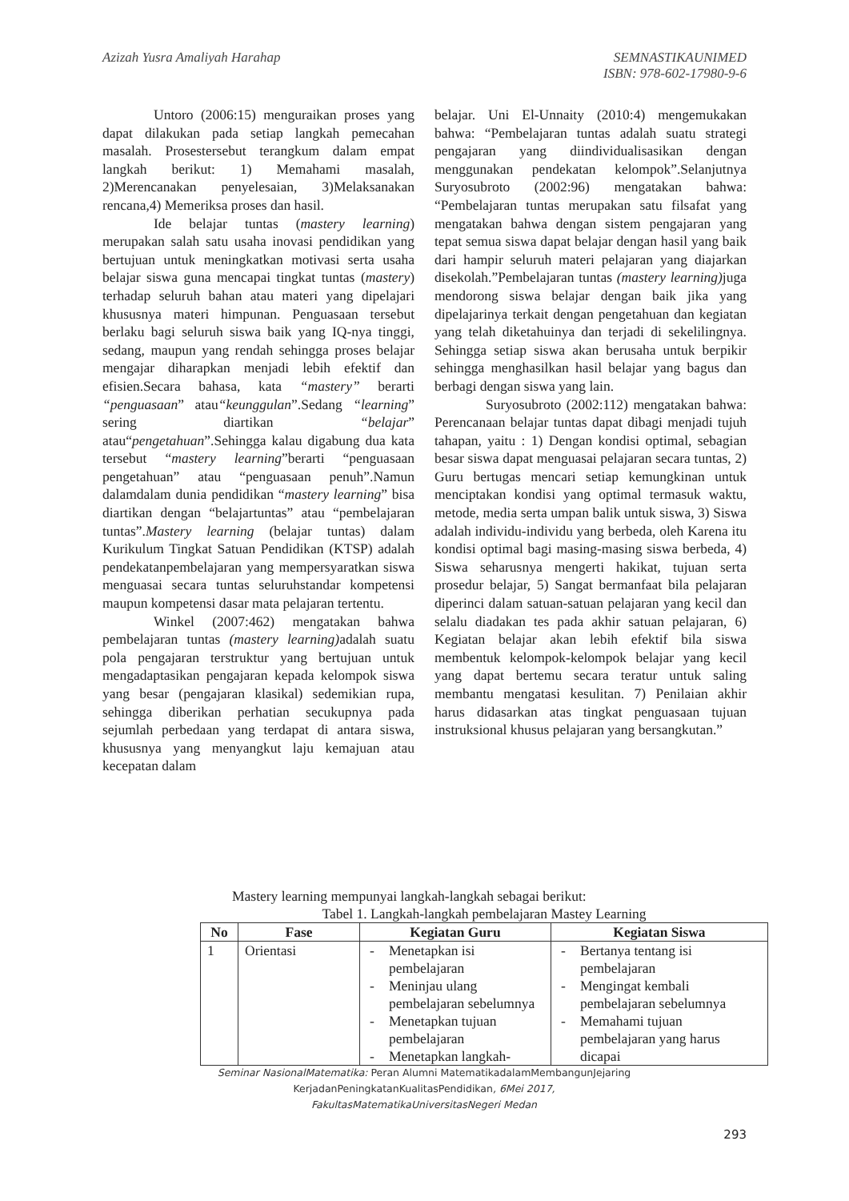Azizah Yusra Amaliyah Harahap SEMNASTIKAUNIMED
ISBN: 978-602-17980-9-6
Untoro (2006:15) menguraikan proses yang dapat dilakukan pada setiap langkah pemecahan masalah. Prosestersebut terangkum dalam empat langkah berikut: 1) Memahami masalah, 2)Merencanakan penyelesaian, 3)Melaksanakan rencana,4) Memeriksa proses dan hasil.
Ide belajar tuntas (mastery learning) merupakan salah satu usaha inovasi pendidikan yang bertujuan untuk meningkatkan motivasi serta usaha belajar siswa guna mencapai tingkat tuntas (mastery) terhadap seluruh bahan atau materi yang dipelajari khususnya materi himpunan. Penguasaan tersebut berlaku bagi seluruh siswa baik yang IQ-nya tinggi, sedang, maupun yang rendah sehingga proses belajar mengajar diharapkan menjadi lebih efektif dan efisien.Secara bahasa, kata “mastery” berarti “penguasaan” atau“keunggulan”.Sedang “learning” sering diartikan “belajar” atau“pengetahuan”.Sehingga kalau digabung dua kata tersebut “mastery learning”berarti “penguasaan pengetahuan” atau “penguasaan penuh”.Namun dalamdalam dunia pendidikan “mastery learning” bisa diartikan dengan “belajartuntas” atau “pembelajaran tuntas”.Mastery learning (belajar tuntas) dalam Kurikulum Tingkat Satuan Pendidikan (KTSP) adalah pendekatanpembelajaran yang mempersyaratkan siswa menguasai secara tuntas seluruhstandar kompetensi maupun kompetensi dasar mata pelajaran tertentu.
Winkel (2007:462) mengatakan bahwa pembelajaran tuntas (mastery learning) adalah suatu pola pengajaran terstruktur yang bertujuan untuk mengadaptasikan pengajaran kepada kelompok siswa yang besar (pengajaran klasikal) sedemikian rupa, sehingga diberikan perhatian secukupnya pada sejumlah perbedaan yang terdapat di antara siswa, khususnya yang menyangkut laju kemajuan atau kecepatan dalam
belajar. Uni El-Unnaity (2010:4) mengemukakan bahwa: “Pembelajaran tuntas adalah suatu strategi pengajaran yang diindividualisasikan dengan menggunakan pendekatan kelompok”.Selanjutnya Suryosubroto (2002:96) mengatakan bahwa: “Pembelajaran tuntas merupakan satu filsafat yang mengatakan bahwa dengan sistem pengajaran yang tepat semua siswa dapat belajar dengan hasil yang baik dari hampir seluruh materi pelajaran yang diajarkan disekolah.”Pembelajaran tuntas (mastery learning) juga mendorong siswa belajar dengan baik jika yang dipelajarinya terkait dengan pengetahuan dan kegiatan yang telah diketahuinya dan terjadi di sekelilingnya. Sehingga setiap siswa akan berusaha untuk berpikir sehingga menghasilkan hasil belajar yang bagus dan berbagi dengan siswa yang lain.
Suryosubroto (2002:112) mengatakan bahwa: Perencanaan belajar tuntas dapat dibagi menjadi tujuh tahapan, yaitu : 1) Dengan kondisi optimal, sebagian besar siswa dapat menguasai pelajaran secara tuntas, 2) Guru bertugas mencari setiap kemungkinan untuk menciptakan kondisi yang optimal termasuk waktu, metode, media serta umpan balik untuk siswa, 3) Siswa adalah individu-individu yang berbeda, oleh Karena itu kondisi optimal bagi masing-masing siswa berbeda, 4) Siswa seharusnya mengerti hakikat, tujuan serta prosedur belajar, 5) Sangat bermanfaat bila pelajaran diperinci dalam satuan-satuan pelajaran yang kecil dan selalu diadakan tes pada akhir satuan pelajaran, 6) Kegiatan belajar akan lebih efektif bila siswa membentuk kelompok-kelompok belajar yang kecil yang dapat bertemu secara teratur untuk saling membantu mengatasi kesulitan. 7) Penilaian akhir harus didasarkan atas tingkat penguasaan tujuan instruksional khusus pelajaran yang bersangkutan.”
Mastery learning mempunyai langkah-langkah sebagai berikut:
Tabel 1. Langkah-langkah pembelajaran Mastey Learning
| No | Fase | Kegiatan Guru | Kegiatan Siswa |
| --- | --- | --- | --- |
| 1 | Orientasi | - Menetapkan isi pembelajaran - Meninjau ulang pembelajaran sebelumnya - Menetapkan tujuan pembelajaran - Menetapkan langkah- | - Bertanya tentang isi pembelajaran - Mengingat kembali pembelajaran sebelumnya - Memahami tujuan pembelajaran yang harus dicapai |
Seminar NasionalMatematika: Peran Alumni MatematikadalamMembangunJejaring KerjadanPeningkatanKualitasPendidikan, 6Mei 2017,
FakultasMatematikaUniversitasNegeri Medan
293